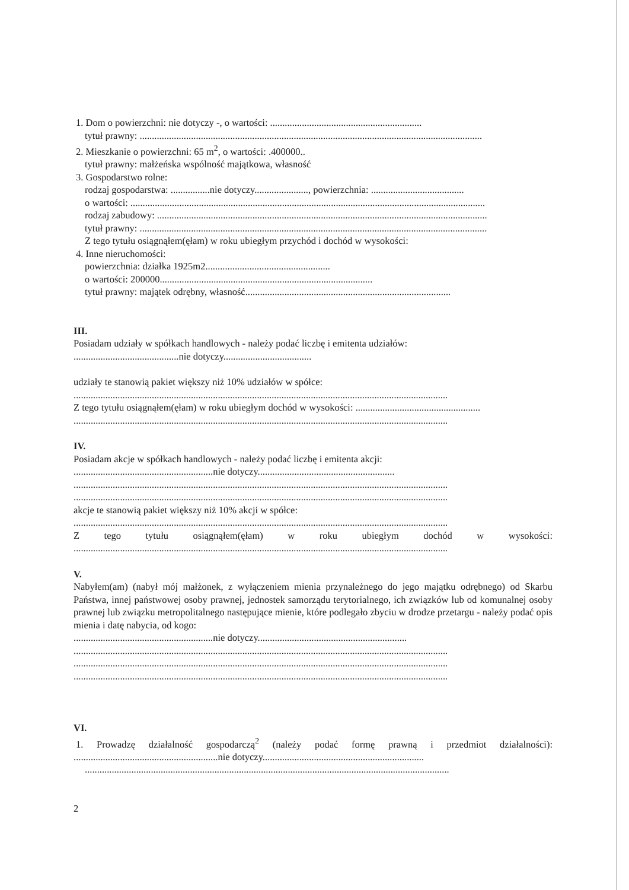1. Dom o powierzchni: nie dotyczy -, o wartości: ..............................................................
tytuł prawny: ............................................................................................................................................
2. Mieszkanie o powierzchni: 65 m<sup>2</sup>, o wartości: .400000..
tytuł prawny: małżeńska wspólność majątkowa, własność
3. Gospodarstwo rolne:
rodzaj gospodarstwa: ................nie dotyczy......................, powierzchnia: ......................................
o wartości: .................................................................................................................................................
rodzaj zabudowy: .......................................................................................................................................
tytuł prawny: ..............................................................................................................................................
Z tego tytułu osiągnąłem(ęłam) w roku ubiegłym przychód i dochód w wysokości:
4. Inne nieruchomości:
powierzchnia: działka 1925m2...................................................
o wartości: 200000.......................................................................................
tytuł prawny: majątek odrębny, własność....................................................................................
III.
Posiadam udziały w spółkach handlowych - należy podać liczbę i emitenta udziałów:
...........................................nie dotyczy....................................
udziały te stanowią pakiet większy niż 10% udziałów w spółce:
.........................................................................................................................................................
Z tego tytułu osiągnąłem(ęłam) w roku ubiegłym dochód w wysokości: ...................................................
.........................................................................................................................................................
IV.
Posiadam akcje w spółkach handlowych - należy podać liczbę i emitenta akcji:
.........................................................nie dotyczy........................................................
.........................................................................................................................................................
.........................................................................................................................................................
akcje te stanowią pakiet większy niż 10% akcji w spółce:
.........................................................................................................................................................
Z tego tytułu osiągnąłem(ęłam) w roku ubiegłym dochód w wysokości:
.........................................................................................................................................................
V.
Nabyłem(am) (nabył mój małżonek, z wyłączeniem mienia przynależnego do jego majątku odrębnego) od Skarbu Państwa, innej państwowej osoby prawnej, jednostek samorządu terytorialnego, ich związków lub od komunalnej osoby prawnej lub związku metropolitalnego następujące mienie, które podlegało zbyciu w drodze przetargu - należy podać opis mienia i datę nabycia, od kogo:
.........................................................nie dotyczy.............................................................
.........................................................................................................................................................
.........................................................................................................................................................
.........................................................................................................................................................
VI.
1. Prowadzę działalność gospodarczą<sup>2</sup> (należy podać formę prawną i przedmiot działalności):
...........................................................nie dotyczy..................................................................
.....................................................................................................................................................
2